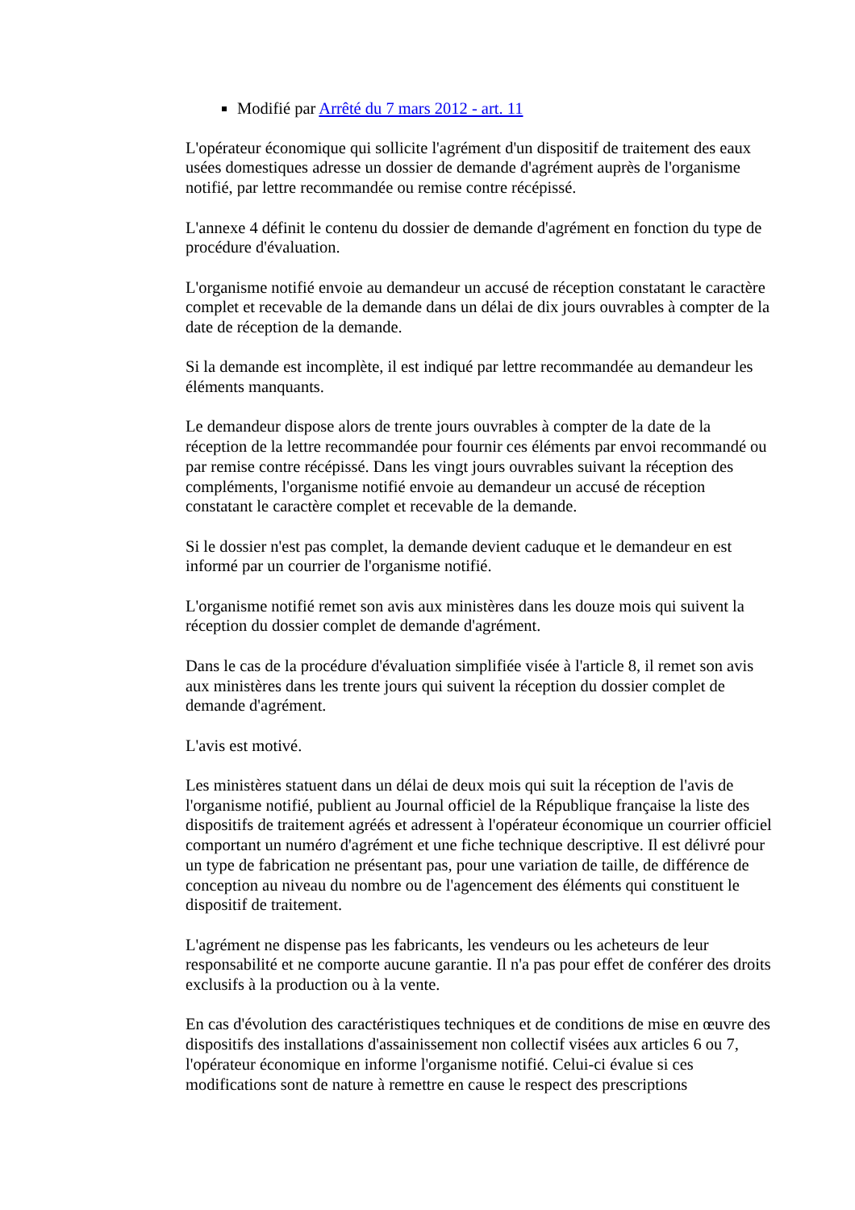Modifié par Arrêté du 7 mars 2012 - art. 11
L'opérateur économique qui sollicite l'agrément d'un dispositif de traitement des eaux usées domestiques adresse un dossier de demande d'agrément auprès de l'organisme notifié, par lettre recommandée ou remise contre récépissé.
L'annexe 4 définit le contenu du dossier de demande d'agrément en fonction du type de procédure d'évaluation.
L'organisme notifié envoie au demandeur un accusé de réception constatant le caractère complet et recevable de la demande dans un délai de dix jours ouvrables à compter de la date de réception de la demande.
Si la demande est incomplète, il est indiqué par lettre recommandée au demandeur les éléments manquants.
Le demandeur dispose alors de trente jours ouvrables à compter de la date de la réception de la lettre recommandée pour fournir ces éléments par envoi recommandé ou par remise contre récépissé. Dans les vingt jours ouvrables suivant la réception des compléments, l'organisme notifié envoie au demandeur un accusé de réception constatant le caractère complet et recevable de la demande.
Si le dossier n'est pas complet, la demande devient caduque et le demandeur en est informé par un courrier de l'organisme notifié.
L'organisme notifié remet son avis aux ministères dans les douze mois qui suivent la réception du dossier complet de demande d'agrément.
Dans le cas de la procédure d'évaluation simplifiée visée à l'article 8, il remet son avis aux ministères dans les trente jours qui suivent la réception du dossier complet de demande d'agrément.
L'avis est motivé.
Les ministères statuent dans un délai de deux mois qui suit la réception de l'avis de l'organisme notifié, publient au Journal officiel de la République française la liste des dispositifs de traitement agréés et adressent à l'opérateur économique un courrier officiel comportant un numéro d'agrément et une fiche technique descriptive. Il est délivré pour un type de fabrication ne présentant pas, pour une variation de taille, de différence de conception au niveau du nombre ou de l'agencement des éléments qui constituent le dispositif de traitement.
L'agrément ne dispense pas les fabricants, les vendeurs ou les acheteurs de leur responsabilité et ne comporte aucune garantie. Il n'a pas pour effet de conférer des droits exclusifs à la production ou à la vente.
En cas d'évolution des caractéristiques techniques et de conditions de mise en œuvre des dispositifs des installations d'assainissement non collectif visées aux articles 6 ou 7, l'opérateur économique en informe l'organisme notifié. Celui-ci évalue si ces modifications sont de nature à remettre en cause le respect des prescriptions